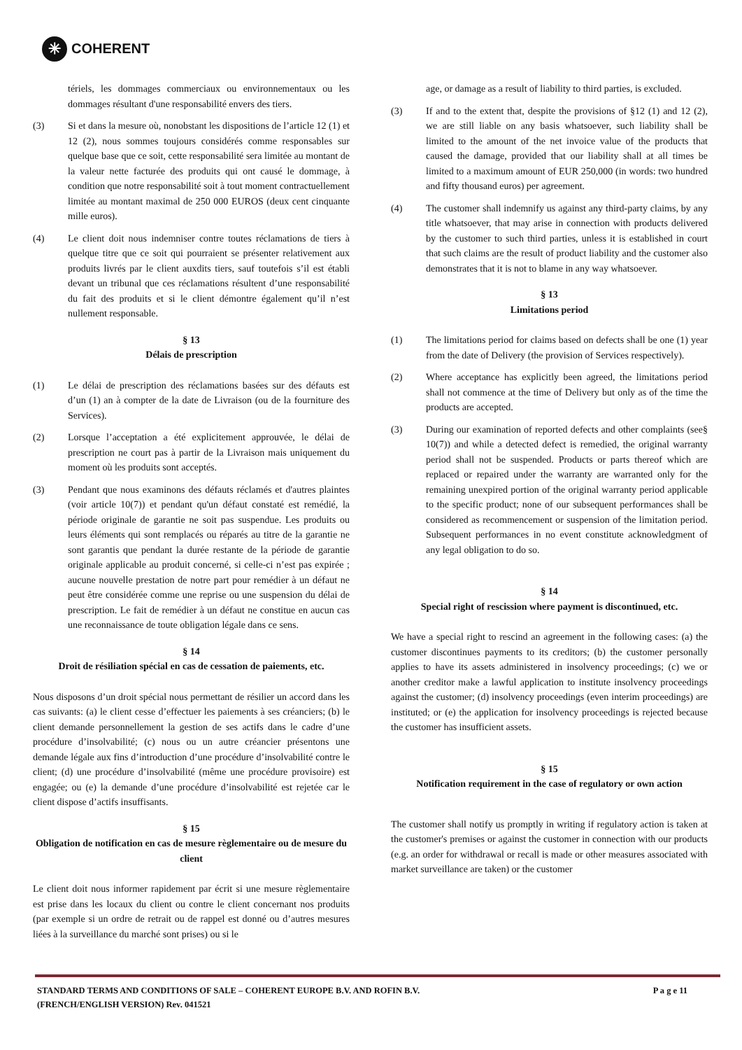✳ COHERENT
tériels, les dommages commerciaux ou environnementaux ou les dommages résultant d'une responsabilité envers des tiers.
(3) Si et dans la mesure où, nonobstant les dispositions de l’article 12 (1) et 12 (2), nous sommes toujours considérés comme responsables sur quelque base que ce soit, cette responsabilité sera limitée au montant de la valeur nette facturée des produits qui ont causé le dommage, à condition que notre responsabilité soit à tout moment contractuellement limitée au montant maximal de 250 000 EUROS (deux cent cinquante mille euros).
(4) Le client doit nous indemniser contre toutes réclamations de tiers à quelque titre que ce soit qui pourraient se présenter relativement aux produits livrés par le client auxdits tiers, sauf toutefois s’il est établi devant un tribunal que ces réclamations résultent d’une responsabilité du fait des produits et si le client démontre également qu’il n’est nullement responsable.
§ 13
Délais de prescription
(1) Le délai de prescription des réclamations basées sur des défauts est d’un (1) an à compter de la date de Livraison (ou de la fourniture des Services).
(2) Lorsque l’acceptation a été explicitement approuvée, le délai de prescription ne court pas à partir de la Livraison mais uniquement du moment où les produits sont acceptés.
(3) Pendant que nous examinons des défauts réclamés et d'autres plaintes (voir article 10(7)) et pendant qu'un défaut constaté est remédié, la période originale de garantie ne soit pas suspendue. Les produits ou leurs éléments qui sont remplacés ou réparés au titre de la garantie ne sont garantis que pendant la durée restante de la période de garantie originale applicable au produit concerné, si celle-ci n’est pas expirée ; aucune nouvelle prestation de notre part pour remédier à un défaut ne peut être considérée comme une reprise ou une suspension du délai de prescription. Le fait de remédier à un défaut ne constitue en aucun cas une reconnaissance de toute obligation légale dans ce sens.
§ 14
Droit de résiliation spécial en cas de cessation de paiements, etc.
Nous disposons d’un droit spécial nous permettant de résilier un accord dans les cas suivants: (a) le client cesse d’effectuer les paiements à ses créanciers; (b) le client demande personnellement la gestion de ses actifs dans le cadre d’une procédure d’insolvabilité; (c) nous ou un autre créancier présentons une demande légale aux fins d’introduction d’une procédure d’insolvabilité contre le client; (d) une procédure d’insolvabilité (même une procédure provisoire) est engagée; ou (e) la demande d’une procédure d’insolvabilité est rejetée car le client dispose d’actifs insuffisants.
§ 15
Obligation de notification en cas de mesure règlementaire ou de mesure du client
Le client doit nous informer rapidement par écrit si une mesure règlementaire est prise dans les locaux du client ou contre le client concernant nos produits (par exemple si un ordre de retrait ou de rappel est donné ou d’autres mesures liées à la surveillance du marché sont prises) ou si le
age, or damage as a result of liability to third parties, is excluded.
(3) If and to the extent that, despite the provisions of §12 (1) and 12 (2), we are still liable on any basis whatsoever, such liability shall be limited to the amount of the net invoice value of the products that caused the damage, provided that our liability shall at all times be limited to a maximum amount of EUR 250,000 (in words: two hundred and fifty thousand euros) per agreement.
(4) The customer shall indemnify us against any third-party claims, by any title whatsoever, that may arise in connection with products delivered by the customer to such third parties, unless it is established in court that such claims are the result of product liability and the customer also demonstrates that it is not to blame in any way whatsoever.
§ 13
Limitations period
(1) The limitations period for claims based on defects shall be one (1) year from the date of Delivery (the provision of Services respectively).
(2) Where acceptance has explicitly been agreed, the limitations period shall not commence at the time of Delivery but only as of the time the products are accepted.
(3) During our examination of reported defects and other complaints (see§ 10(7)) and while a detected defect is remedied, the original warranty period shall not be suspended. Products or parts thereof which are replaced or repaired under the warranty are warranted only for the remaining unexpired portion of the original warranty period applicable to the specific product; none of our subsequent performances shall be considered as recommencement or suspension of the limitation period. Subsequent performances in no event constitute acknowledgment of any legal obligation to do so.
§ 14
Special right of rescission where payment is discontinued, etc.
We have a special right to rescind an agreement in the following cases: (a) the customer discontinues payments to its creditors; (b) the customer personally applies to have its assets administered in insolvency proceedings; (c) we or another creditor make a lawful application to institute insolvency proceedings against the customer; (d) insolvency proceedings (even interim proceedings) are instituted; or (e) the application for insolvency proceedings is rejected because the customer has insufficient assets.
§ 15
Notification requirement in the case of regulatory or own action
The customer shall notify us promptly in writing if regulatory action is taken at the customer's premises or against the customer in connection with our products (e.g. an order for withdrawal or recall is made or other measures associated with market surveillance are taken) or the customer
STANDARD TERMS AND CONDITIONS OF SALE – COHERENT EUROPE B.V. AND ROFIN B.V.
(FRENCH/ENGLISH VERSION) Rev. 041521
P a g e 11